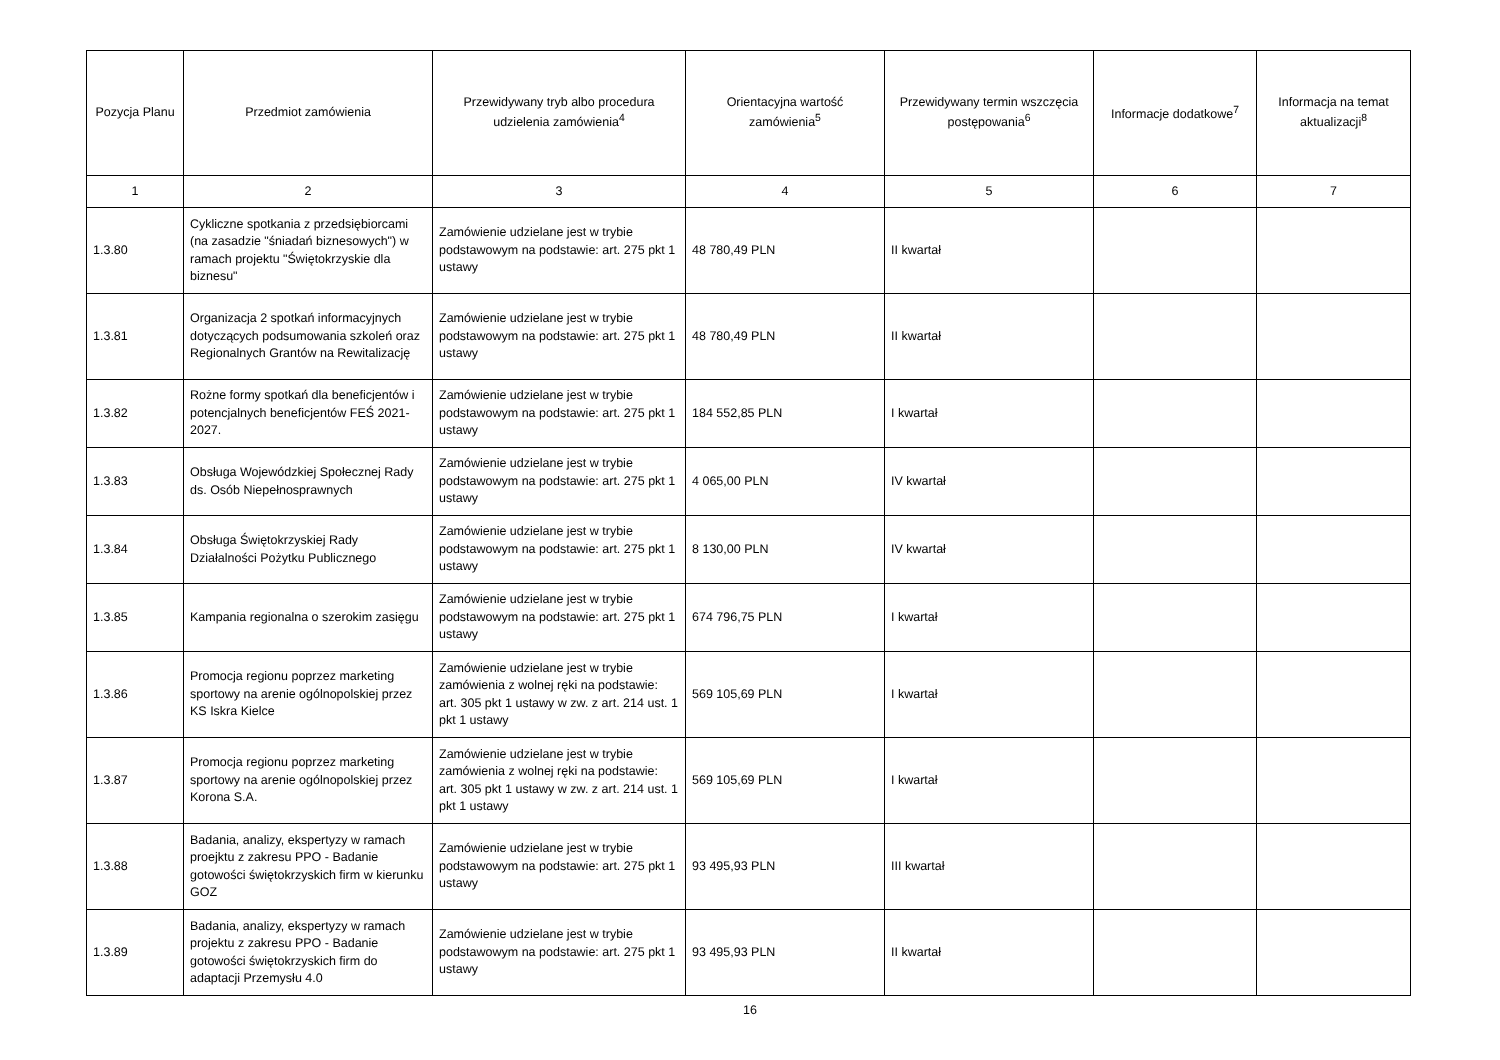| Pozycja Planu | Przedmiot zamówienia | Przewidywany tryb albo procedura udzielenia zamówienia<sup>4</sup> | Orientacyjna wartość zamówienia<sup>5</sup> | Przewidywany termin wszczęcia postępowania<sup>6</sup> | Informacje dodatkowe<sup>7</sup> | Informacja na temat aktualizacji<sup>8</sup> |
| --- | --- | --- | --- | --- | --- | --- |
| 1 | 2 | 3 | 4 | 5 | 6 | 7 |
| 1.3.80 | Cykliczne spotkania z przedsiębiorcami (na zasadzie "śniadań biznesowych") w ramach projektu "Świętokrzyskie dla biznesu" | Zamówienie udzielane jest w trybie podstawowym na podstawie: art. 275 pkt 1 ustawy | 48 780,49 PLN | II kwartał | | |
| 1.3.81 | Organizacja 2 spotkań informacyjnych dotyczących podsumowania szkoleń oraz Regionalnych Grantów na Rewitalizację | Zamówienie udzielane jest w trybie podstawowym na podstawie: art. 275 pkt 1 ustawy | 48 780,49 PLN | II kwartał | | |
| 1.3.82 | Rożne formy spotkań dla beneficjentów i potencjalnych beneficjentów FEŚ 2021-2027. | Zamówienie udzielane jest w trybie podstawowym na podstawie: art. 275 pkt 1 ustawy | 184 552,85 PLN | I kwartał | | |
| 1.3.83 | Obsługa Wojewódzkiej Społecznej Rady ds. Osób Niepełnosprawnych | Zamówienie udzielane jest w trybie podstawowym na podstawie: art. 275 pkt 1 ustawy | 4 065,00 PLN | IV kwartał | | |
| 1.3.84 | Obsługa Świętokrzyskiej Rady Działalności Pożytku Publicznego | Zamówienie udzielane jest w trybie podstawowym na podstawie: art. 275 pkt 1 ustawy | 8 130,00 PLN | IV kwartał | | |
| 1.3.85 | Kampania regionalna o szerokim zasięgu | Zamówienie udzielane jest w trybie podstawowym na podstawie: art. 275 pkt 1 ustawy | 674 796,75 PLN | I kwartał | | |
| 1.3.86 | Promocja regionu poprzez marketing sportowy na arenie ogólnopolskiej przez KS Iskra Kielce | Zamówienie udzielane jest w trybie zamówienia z wolnej ręki na podstawie: art. 305 pkt 1 ustawy w zw. z art. 214 ust. 1 pkt 1 ustawy | 569 105,69 PLN | I kwartał | | |
| 1.3.87 | Promocja regionu poprzez marketing sportowy na arenie ogólnopolskiej przez Korona S.A. | Zamówienie udzielane jest w trybie zamówienia z wolnej ręki na podstawie: art. 305 pkt 1 ustawy w zw. z art. 214 ust. 1 pkt 1 ustawy | 569 105,69 PLN | I kwartał | | |
| 1.3.88 | Badania, analizy, ekspertyzy w ramach proejktu z zakresu PPO - Badanie gotowości świętokrzyskich firm w kierunku GOZ | Zamówienie udzielane jest w trybie podstawowym na podstawie: art. 275 pkt 1 ustawy | 93 495,93 PLN | III kwartał | | |
| 1.3.89 | Badania, analizy, ekspertyzy w ramach projektu z zakresu PPO - Badanie gotowości świętokrzyskich firm do adaptacji Przemysłu 4.0 | Zamówienie udzielane jest w trybie podstawowym na podstawie: art. 275 pkt 1 ustawy | 93 495,93 PLN | II kwartał | | |
16